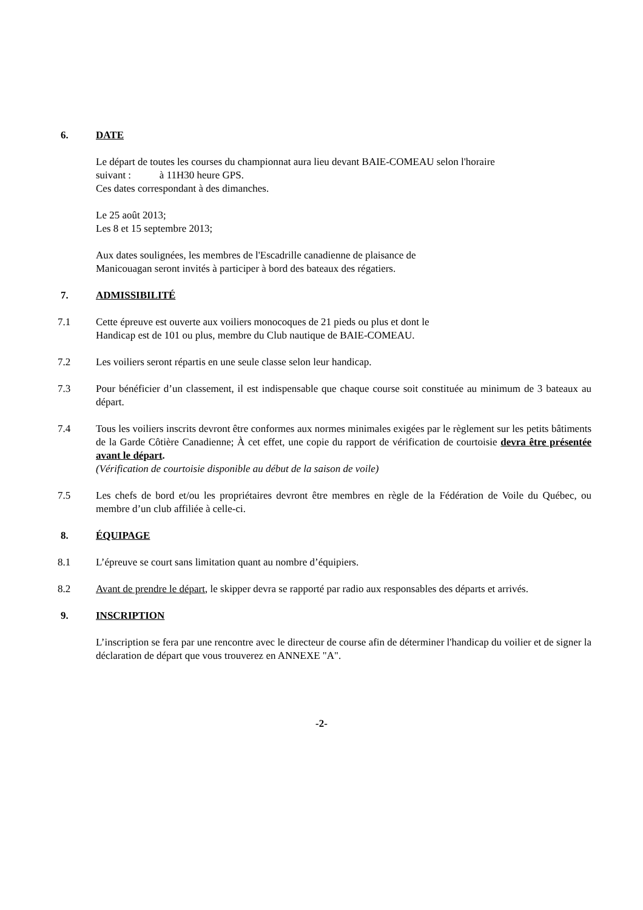6. DATE
Le départ de toutes les courses du championnat aura lieu devant BAIE-COMEAU selon l'horaire
suivant : à 11H30 heure GPS.
Ces dates correspondant à des dimanches.
Le 25 août 2013;
Les 8 et 15 septembre 2013;
Aux dates soulignées, les membres de l'Escadrille canadienne de plaisance de
Manicouagan seront invités à participer à bord des bateaux des régatiers.
7. ADMISSIBILITÉ
7.1 Cette épreuve est ouverte aux voiliers monocoques de 21 pieds ou plus et dont le
Handicap est de 101 ou plus, membre du Club nautique de BAIE-COMEAU.
7.2 Les voiliers seront répartis en une seule classe selon leur handicap.
7.3 Pour bénéficier d’un classement, il est indispensable que chaque course soit constituée au minimum de 3 bateaux au départ.
7.4 Tous les voiliers inscrits devront être conformes aux normes minimales exigées par le règlement sur les petits bâtiments de la Garde Côtière Canadienne; À cet effet, une copie du rapport de vérification de courtoisie devra être présentée avant le départ.
(Vérification de courtoisie disponible au début de la saison de voile)
7.5 Les chefs de bord et/ou les propriétaires devront être membres en règle de la Fédération de Voile du Québec, ou membre d’un club affiliée à celle-ci.
8. ÉQUIPAGE
8.1 L’épreuve se court sans limitation quant au nombre d’équipiers.
8.2 Avant de prendre le départ, le skipper devra se rapporté par radio aux responsables des départs et arrivés.
9. INSCRIPTION
L’inscription se fera par une rencontre avec le directeur de course afin de déterminer l'handicap du voilier et de signer la déclaration de départ que vous trouverez en ANNEXE "A".
-2-